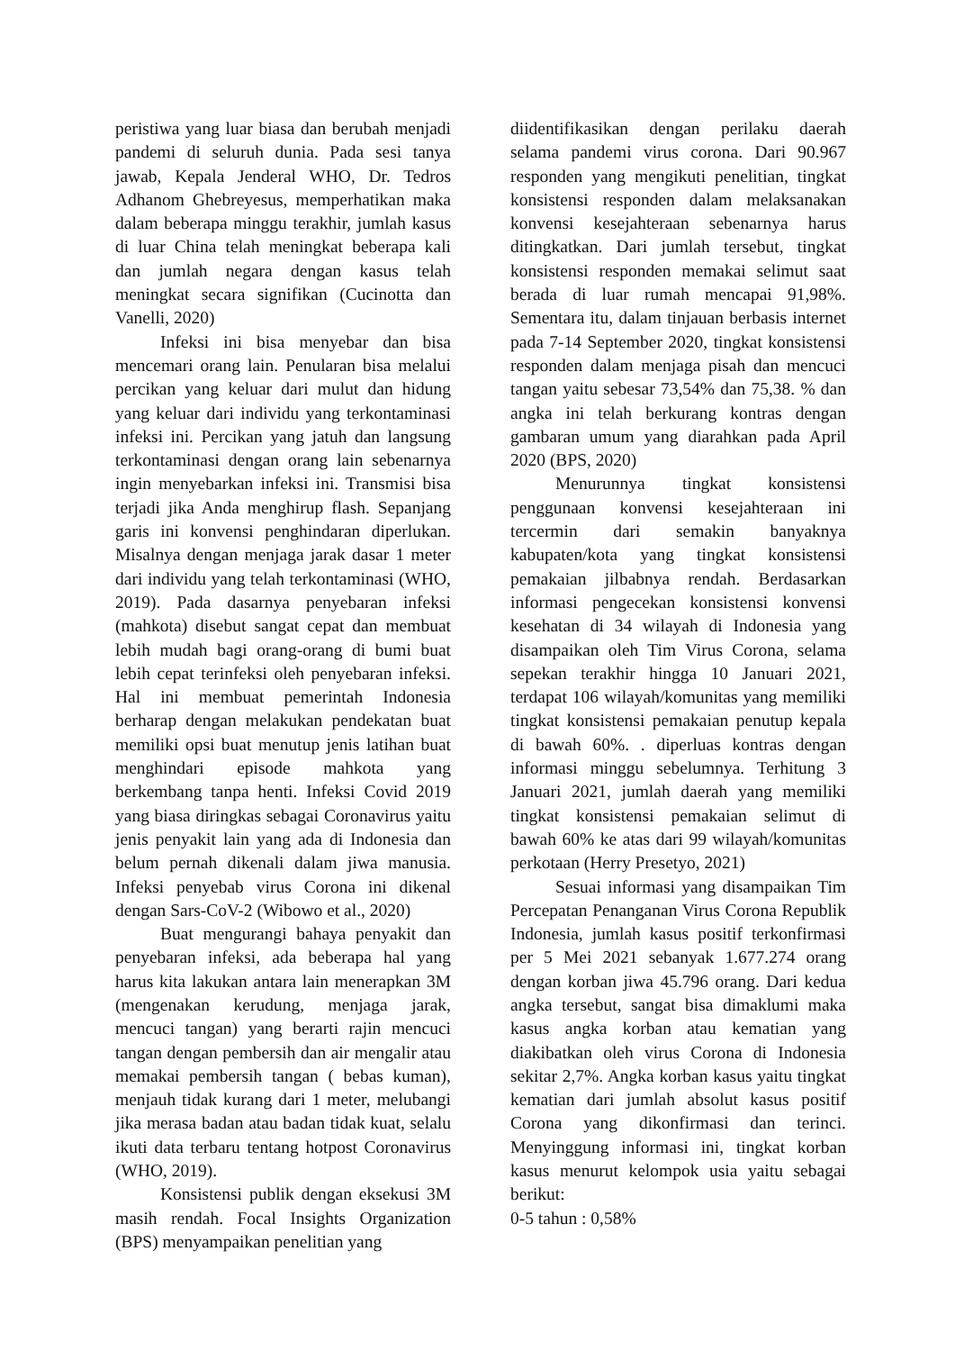peristiwa yang luar biasa dan berubah menjadi pandemi di seluruh dunia. Pada sesi tanya jawab, Kepala Jenderal WHO, Dr. Tedros Adhanom Ghebreyesus, memperhatikan maka dalam beberapa minggu terakhir, jumlah kasus di luar China telah meningkat beberapa kali dan jumlah negara dengan kasus telah meningkat secara signifikan (Cucinotta dan Vanelli, 2020)
Infeksi ini bisa menyebar dan bisa mencemari orang lain. Penularan bisa melalui percikan yang keluar dari mulut dan hidung yang keluar dari individu yang terkontaminasi infeksi ini. Percikan yang jatuh dan langsung terkontaminasi dengan orang lain sebenarnya ingin menyebarkan infeksi ini. Transmisi bisa terjadi jika Anda menghirup flash. Sepanjang garis ini konvensi penghindaran diperlukan. Misalnya dengan menjaga jarak dasar 1 meter dari individu yang telah terkontaminasi (WHO, 2019). Pada dasarnya penyebaran infeksi (mahkota) disebut sangat cepat dan membuat lebih mudah bagi orang-orang di bumi buat lebih cepat terinfeksi oleh penyebaran infeksi. Hal ini membuat pemerintah Indonesia berharap dengan melakukan pendekatan buat memiliki opsi buat menutup jenis latihan buat menghindari episode mahkota yang berkembang tanpa henti. Infeksi Covid 2019 yang biasa diringkas sebagai Coronavirus yaitu jenis penyakit lain yang ada di Indonesia dan belum pernah dikenali dalam jiwa manusia. Infeksi penyebab virus Corona ini dikenal dengan Sars-CoV-2 (Wibowo et al., 2020)
Buat mengurangi bahaya penyakit dan penyebaran infeksi, ada beberapa hal yang harus kita lakukan antara lain menerapkan 3M (mengenakan kerudung, menjaga jarak, mencuci tangan) yang berarti rajin mencuci tangan dengan pembersih dan air mengalir atau memakai pembersih tangan ( bebas kuman), menjauh tidak kurang dari 1 meter, melubangi jika merasa badan atau badan tidak kuat, selalu ikuti data terbaru tentang hotpost Coronavirus (WHO, 2019).
Konsistensi publik dengan eksekusi 3M masih rendah. Focal Insights Organization (BPS) menyampaikan penelitian yang
diidentifikasikan dengan perilaku daerah selama pandemi virus corona. Dari 90.967 responden yang mengikuti penelitian, tingkat konsistensi responden dalam melaksanakan konvensi kesejahteraan sebenarnya harus ditingkatkan. Dari jumlah tersebut, tingkat konsistensi responden memakai selimut saat berada di luar rumah mencapai 91,98%. Sementara itu, dalam tinjauan berbasis internet pada 7-14 September 2020, tingkat konsistensi responden dalam menjaga pisah dan mencuci tangan yaitu sebesar 73,54% dan 75,38. % dan angka ini telah berkurang kontras dengan gambaran umum yang diarahkan pada April 2020 (BPS, 2020)
Menurunnya tingkat konsistensi penggunaan konvensi kesejahteraan ini tercermin dari semakin banyaknya kabupaten/kota yang tingkat konsistensi pemakaian jilbabnya rendah. Berdasarkan informasi pengecekan konsistensi konvensi kesehatan di 34 wilayah di Indonesia yang disampaikan oleh Tim Virus Corona, selama sepekan terakhir hingga 10 Januari 2021, terdapat 106 wilayah/komunitas yang memiliki tingkat konsistensi pemakaian penutup kepala di bawah 60%. . diperluas kontras dengan informasi minggu sebelumnya. Terhitung 3 Januari 2021, jumlah daerah yang memiliki tingkat konsistensi pemakaian selimut di bawah 60% ke atas dari 99 wilayah/komunitas perkotaan (Herry Presetyo, 2021)
Sesuai informasi yang disampaikan Tim Percepatan Penanganan Virus Corona Republik Indonesia, jumlah kasus positif terkonfirmasi per 5 Mei 2021 sebanyak 1.677.274 orang dengan korban jiwa 45.796 orang. Dari kedua angka tersebut, sangat bisa dimaklumi maka kasus angka korban atau kematian yang diakibatkan oleh virus Corona di Indonesia sekitar 2,7%. Angka korban kasus yaitu tingkat kematian dari jumlah absolut kasus positif Corona yang dikonfirmasi dan terinci. Menyinggung informasi ini, tingkat korban kasus menurut kelompok usia yaitu sebagai berikut:
0-5 tahun : 0,58%